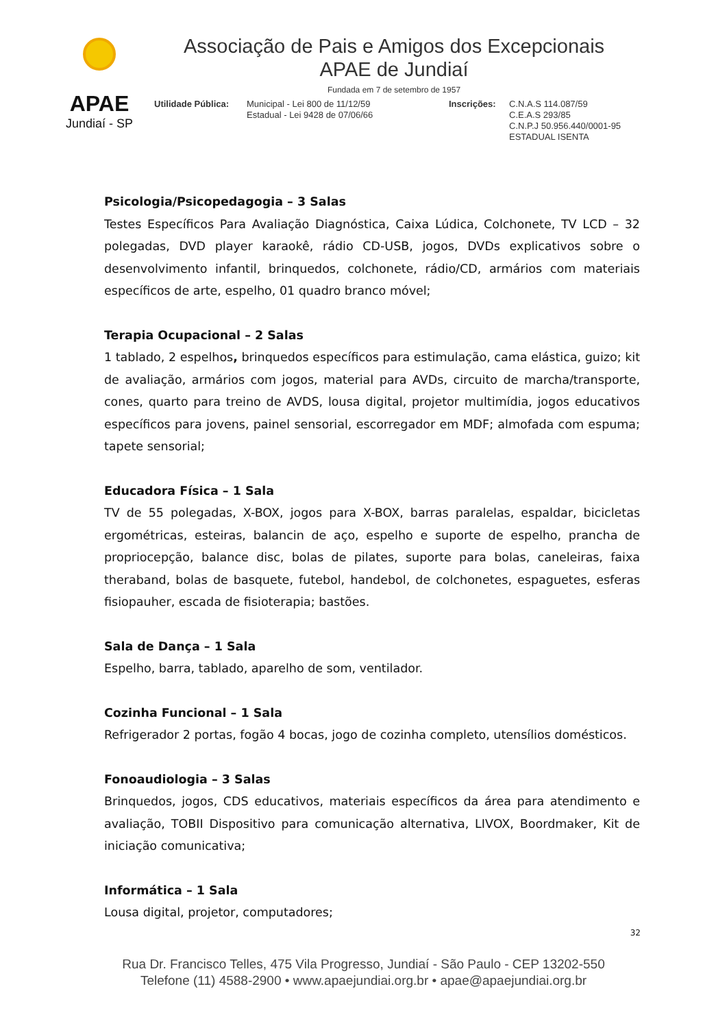APAE
Jundiaí - SP
Associação de Pais e Amigos dos Excepcionais
APAE de Jundiaí
Fundada em 7 de setembro de 1957
Utilidade Pública:
Municipal - Lei 800 de 11/12/59
Estadual - Lei 9428 de 07/06/66
Inscrições: C.N.A.S 114.087/59
C.E.A.S 293/85
C.N.P.J 50.956.440/0001-95
ESTADUAL ISENTA
Psicologia/Psicopedagogia – 3 Salas
Testes Específicos Para Avaliação Diagnóstica, Caixa Lúdica, Colchonete, TV LCD – 32 polegadas, DVD player karaokê, rádio CD-USB, jogos, DVDs explicativos sobre o desenvolvimento infantil, brinquedos, colchonete, rádio/CD, armários com materiais específicos de arte, espelho, 01 quadro branco móvel;
Terapia Ocupacional – 2 Salas
1 tablado, 2 espelhos, brinquedos específicos para estimulação, cama elástica, guizo; kit de avaliação, armários com jogos, material para AVDs, circuito de marcha/transporte, cones, quarto para treino de AVDS, lousa digital, projetor multimídia, jogos educativos específicos para jovens, painel sensorial, escorregador em MDF; almofada com espuma; tapete sensorial;
Educadora Física – 1 Sala
TV de 55 polegadas, X-BOX, jogos para X-BOX, barras paralelas, espaldar, bicicletas ergométricas, esteiras, balancin de aço, espelho e suporte de espelho, prancha de propriocepção, balance disc, bolas de pilates, suporte para bolas, caneleiras, faixa theraband, bolas de basquete, futebol, handebol, de colchonetes, espaguetes, esferas fisiopauher, escada de fisioterapia; bastões.
Sala de Dança – 1 Sala
Espelho, barra, tablado, aparelho de som, ventilador.
Cozinha Funcional – 1 Sala
Refrigerador 2 portas, fogão 4 bocas, jogo de cozinha completo, utensílios domésticos.
Fonoaudiologia – 3 Salas
Brinquedos, jogos, CDS educativos, materiais específicos da área para atendimento e avaliação, TOBII Dispositivo para comunicação alternativa, LIVOX, Boordmaker, Kit de iniciação comunicativa;
Informática – 1 Sala
Lousa digital, projetor, computadores;
32
Rua Dr. Francisco Telles, 475 Vila Progresso, Jundiaí - São Paulo - CEP 13202-550
Telefone (11) 4588-2900 • www.apaejundiai.org.br • apae@apaejundiai.org.br